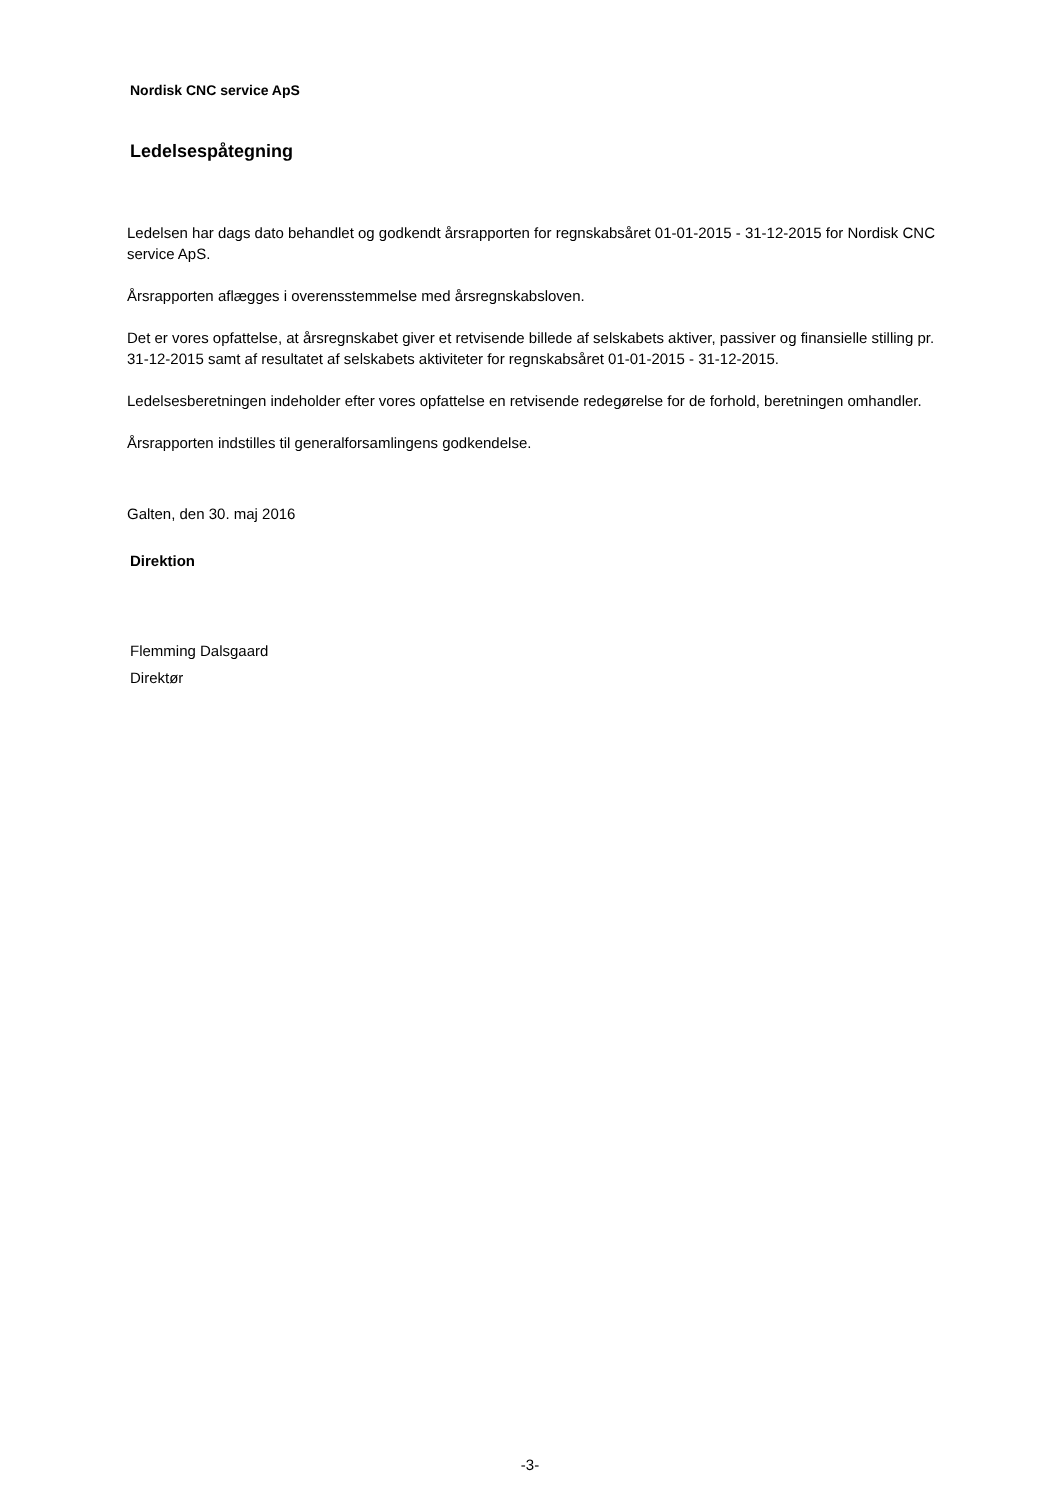Nordisk CNC service ApS
Ledelsespåtegning
Ledelsen har dags dato behandlet og godkendt årsrapporten for regnskabsåret 01-01-2015 - 31-12-2015 for Nordisk CNC service ApS.
Årsrapporten aflægges i overensstemmelse med årsregnskabsloven.
Det er vores opfattelse, at årsregnskabet giver et retvisende billede af selskabets aktiver, passiver og finansielle stilling pr. 31-12-2015 samt af resultatet af selskabets aktiviteter for regnskabsåret 01-01-2015 - 31-12-2015.
Ledelsesberetningen indeholder efter vores opfattelse en retvisende redegørelse for de forhold, beretningen omhandler.
Årsrapporten indstilles til generalforsamlingens godkendelse.
Galten, den 30. maj 2016
Direktion
Flemming Dalsgaard
Direktør
-3-